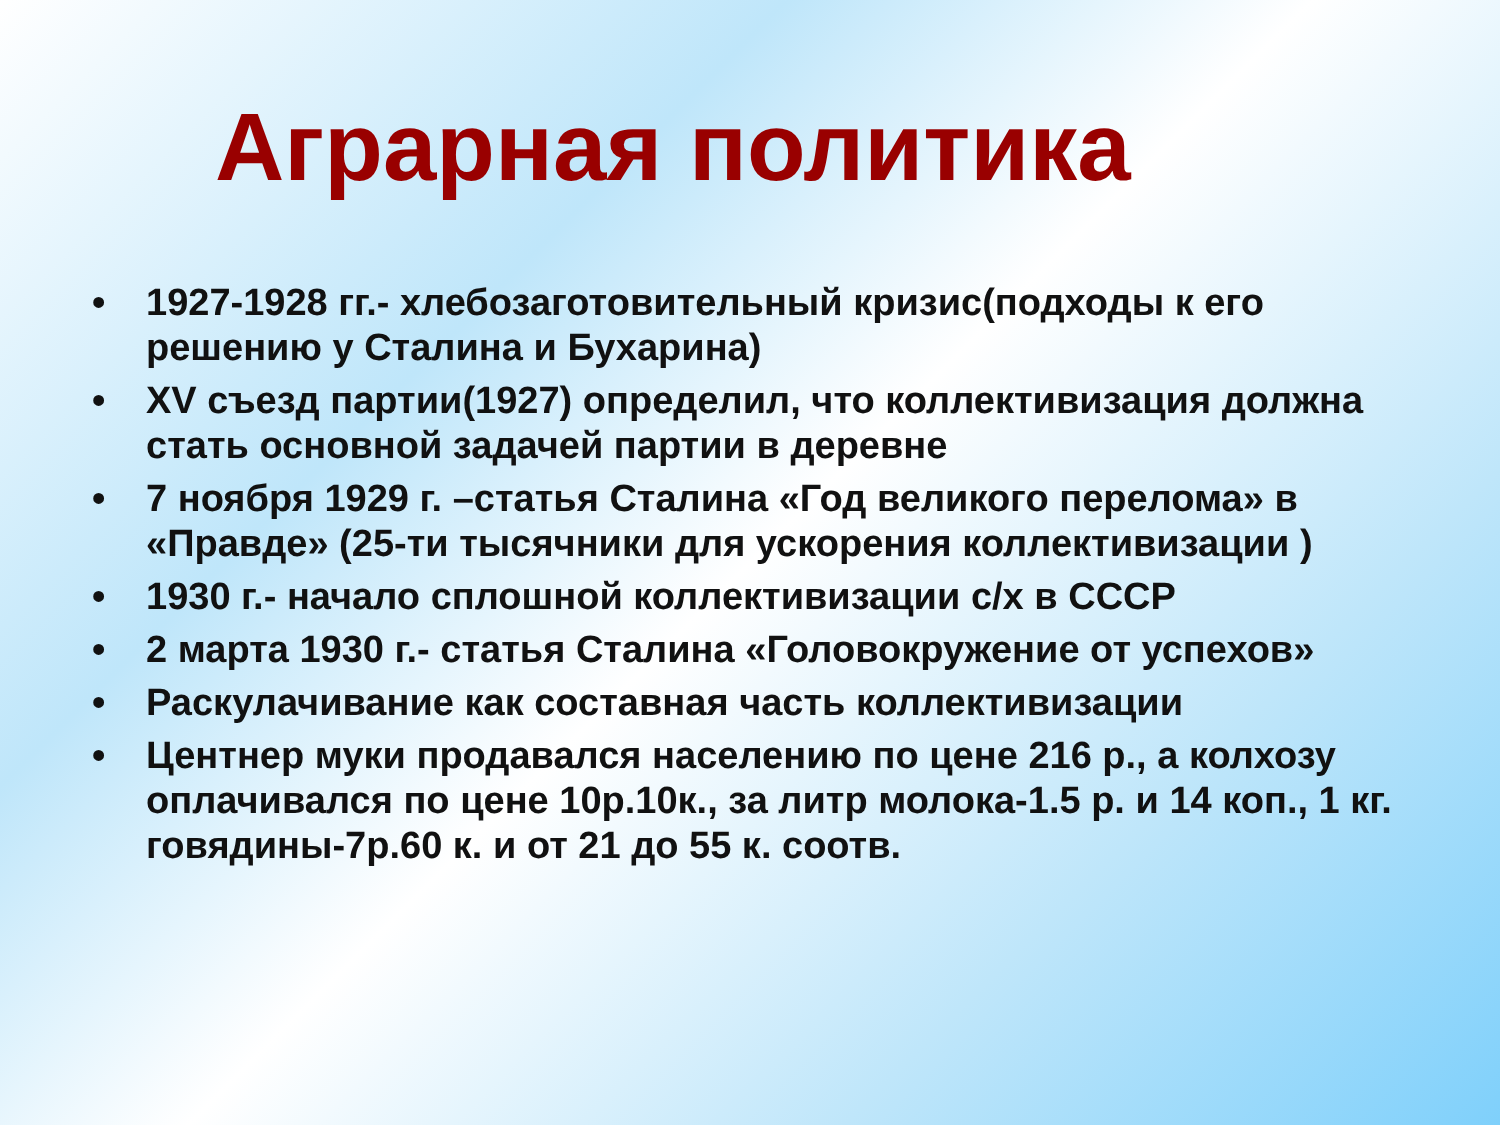Аграрная политика
• 1927-1928 гг.- хлебозаготовительный кризис(подходы к его решению у Сталина и Бухарина)
• XV съезд партии(1927) определил, что коллективизация должна стать основной задачей партии в деревне
• 7 ноября 1929 г. –статья Сталина «Год великого перелома» в «Правде» (25-ти тысячники для ускорения коллективизации )
• 1930 г.- начало сплошной коллективизации с/х в СССР
• 2 марта 1930 г.- статья Сталина «Головокружение от успехов»
• Раскулачивание как составная часть коллективизации
• Центнер муки продавался населению по цене 216 р., а колхозу оплачивался по цене 10р.10к., за литр молока-1.5 р. и 14 коп., 1 кг. говядины-7р.60 к. и от 21 до 55 к. соотв.